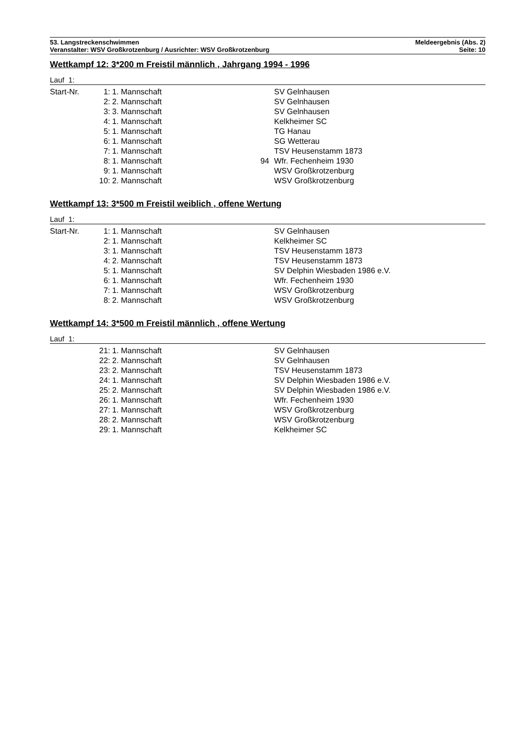53. Langstreckenschwimmen Meldeergebnis (Abs. 2)
Veranstalter: WSV Großkrotzenburg / Ausrichter: WSV Großkrotzenburg Seite: 10
Wettkampf 12: 3*200 m Freistil männlich , Jahrgang 1994 - 1996
Lauf 1:
| Start-Nr. | 1: | 1. Mannschaft | | SV Gelnhausen |
| | 2: | 2. Mannschaft | | SV Gelnhausen |
| | 3: | 3. Mannschaft | | SV Gelnhausen |
| | 4: | 1. Mannschaft | | Kelkheimer SC |
| | 5: | 1. Mannschaft | | TG Hanau |
| | 6: | 1. Mannschaft | | SG Wetterau |
| | 7: | 1. Mannschaft | | TSV Heusenstamm 1873 |
| | 8: | 1. Mannschaft | 94 | Wfr. Fechenheim 1930 |
| | 9: | 1. Mannschaft | | WSV Großkrotzenburg |
| | 10: | 2. Mannschaft | | WSV Großkrotzenburg |
Wettkampf 13: 3*500 m Freistil weiblich , offene Wertung
Lauf 1:
| Start-Nr. | 1: | 1. Mannschaft | | SV Gelnhausen |
| | 2: | 1. Mannschaft | | Kelkheimer SC |
| | 3: | 1. Mannschaft | | TSV Heusenstamm 1873 |
| | 4: | 2. Mannschaft | | TSV Heusenstamm 1873 |
| | 5: | 1. Mannschaft | | SV Delphin Wiesbaden 1986 e.V. |
| | 6: | 1. Mannschaft | | Wfr. Fechenheim 1930 |
| | 7: | 1. Mannschaft | | WSV Großkrotzenburg |
| | 8: | 2. Mannschaft | | WSV Großkrotzenburg |
Wettkampf 14: 3*500 m Freistil männlich , offene Wertung
Lauf 1:
| | 21: | 1. Mannschaft | | SV Gelnhausen |
| | 22: | 2. Mannschaft | | SV Gelnhausen |
| | 23: | 2. Mannschaft | | TSV Heusenstamm 1873 |
| | 24: | 1. Mannschaft | | SV Delphin Wiesbaden 1986 e.V. |
| | 25: | 2. Mannschaft | | SV Delphin Wiesbaden 1986 e.V. |
| | 26: | 1. Mannschaft | | Wfr. Fechenheim 1930 |
| | 27: | 1. Mannschaft | | WSV Großkrotzenburg |
| | 28: | 2. Mannschaft | | WSV Großkrotzenburg |
| | 29: | 1. Mannschaft | | Kelkheimer SC |